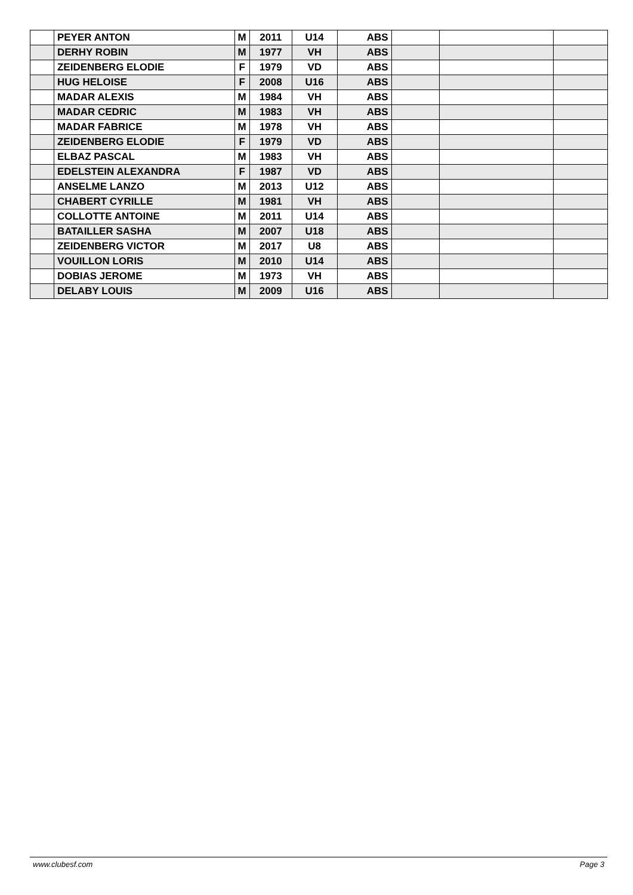| | PEYER ANTON | M | 2011 | U14 | ABS | | | |
| | DERHY ROBIN | M | 1977 | VH | ABS | | | |
| | ZEIDENBERG ELODIE | F | 1979 | VD | ABS | | | |
| | HUG HELOISE | F | 2008 | U16 | ABS | | | |
| | MADAR ALEXIS | M | 1984 | VH | ABS | | | |
| | MADAR CEDRIC | M | 1983 | VH | ABS | | | |
| | MADAR FABRICE | M | 1978 | VH | ABS | | | |
| | ZEIDENBERG ELODIE | F | 1979 | VD | ABS | | | |
| | ELBAZ PASCAL | M | 1983 | VH | ABS | | | |
| | EDELSTEIN ALEXANDRA | F | 1987 | VD | ABS | | | |
| | ANSELME LANZO | M | 2013 | U12 | ABS | | | |
| | CHABERT CYRILLE | M | 1981 | VH | ABS | | | |
| | COLLOTTE ANTOINE | M | 2011 | U14 | ABS | | | |
| | BATAILLER SASHA | M | 2007 | U18 | ABS | | | |
| | ZEIDENBERG VICTOR | M | 2017 | U8 | ABS | | | |
| | VOUILLON LORIS | M | 2010 | U14 | ABS | | | |
| | DOBIAS JEROME | M | 1973 | VH | ABS | | | |
| | DELABY LOUIS | M | 2009 | U16 | ABS | | | |
www.clubesf.com Page 3